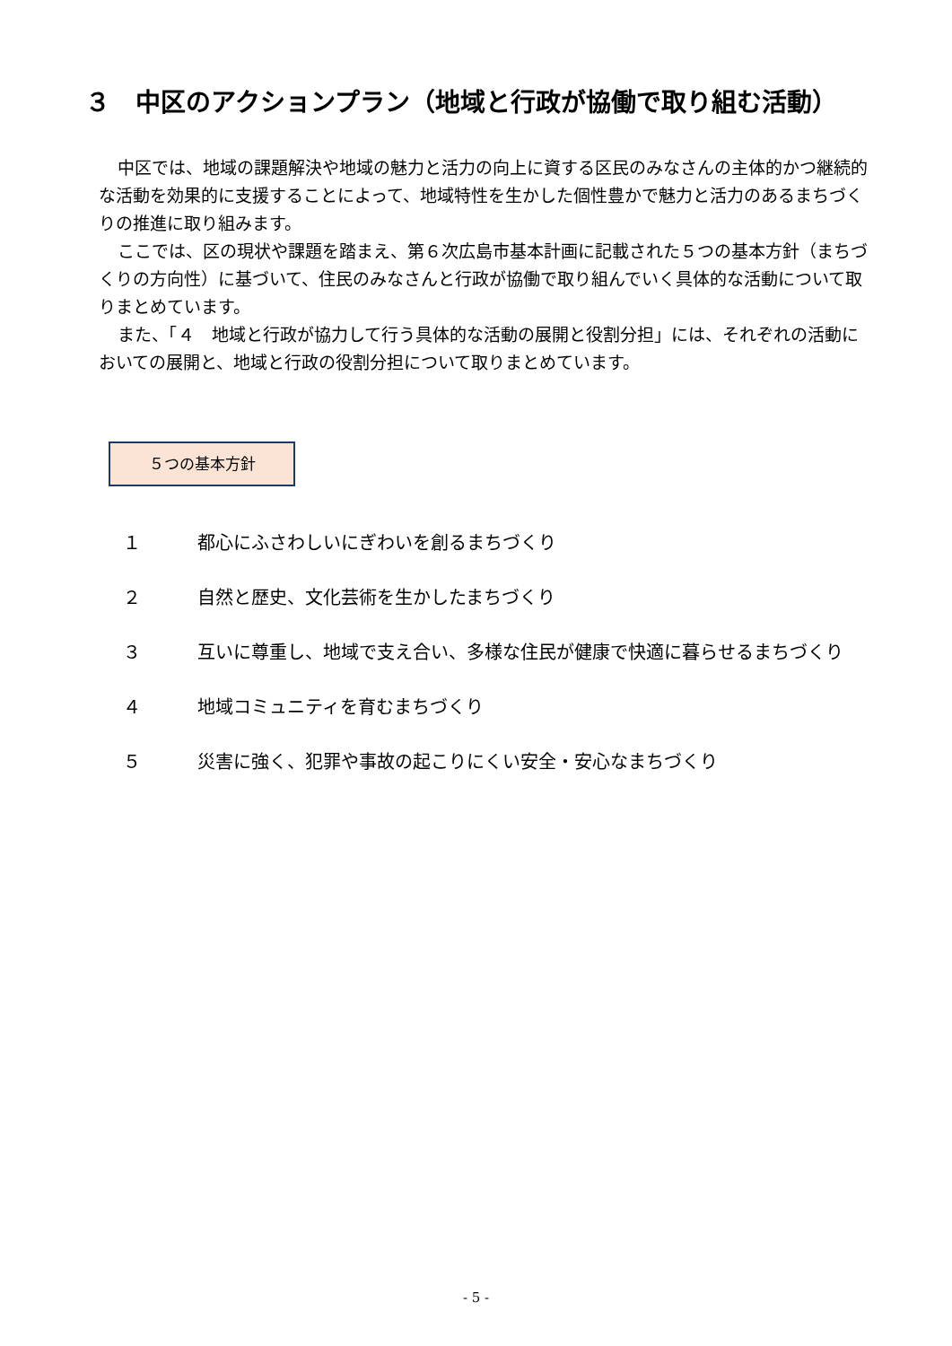３　中区のアクションプラン（地域と行政が協働で取り組む活動）
中区では、地域の課題解決や地域の魅力と活力の向上に資する区民のみなさんの主体的かつ継続的な活動を効果的に支援することによって、地域特性を生かした個性豊かで魅力と活力のあるまちづくりの推進に取り組みます。
ここでは、区の現状や課題を踏まえ、第６次広島市基本計画に記載された５つの基本方針（まちづくりの方向性）に基づいて、住民のみなさんと行政が協働で取り組んでいく具体的な活動について取りまとめています。
また、「４　地域と行政が協力して行う具体的な活動の展開と役割分担」には、それぞれの活動においての展開と、地域と行政の役割分担について取りまとめています。
５つの基本方針
１ 都心にふさわしいにぎわいを創るまちづくり
２ 自然と歴史、文化芸術を生かしたまちづくり
３ 互いに尊重し、地域で支え合い、多様な住民が健康で快適に暮らせるまちづくり
４ 地域コミュニティを育むまちづくり
５ 災害に強く、犯罪や事故の起こりにくい安全・安心なまちづくり
- 5 -